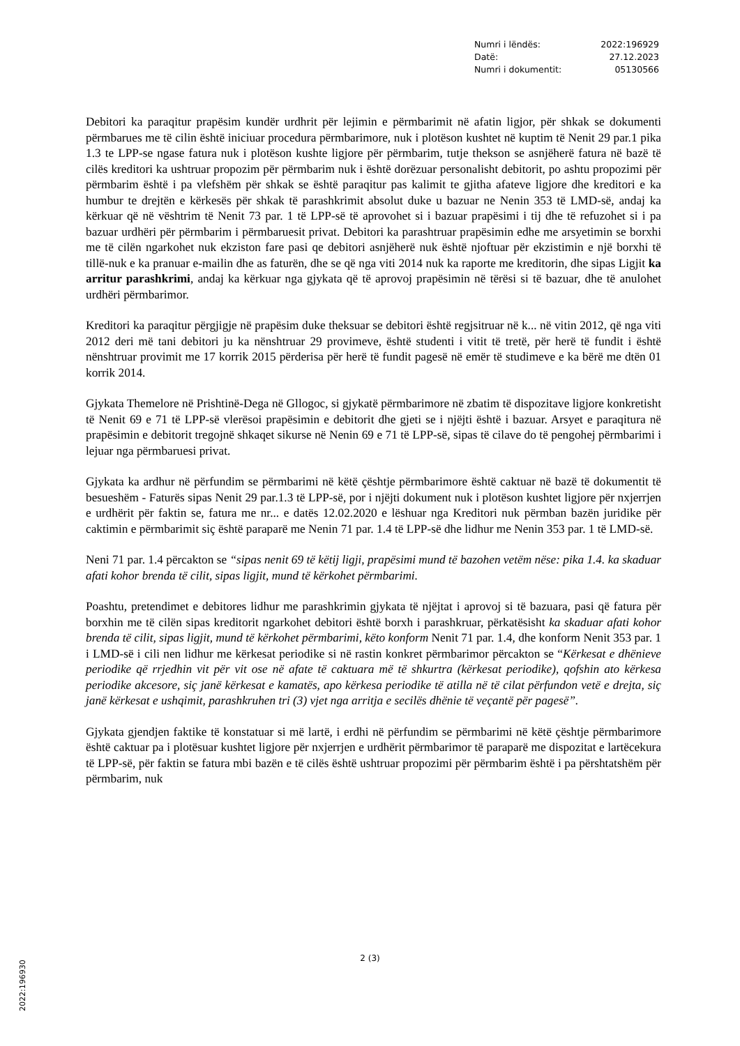Numri i lëndës: 2022:196929
Datë: 27.12.2023
Numri i dokumentit: 05130566
Debitori ka paraqitur prapësim kundër urdhrit për lejimin e përmbarimit në afatin ligjor, për shkak se dokumenti përmbarues me të cilin është iniciuar procedura përmbarimore, nuk i plotëson kushtet në kuptim të Nenit 29 par.1 pika 1.3 te LPP-se ngase fatura nuk i plotëson kushte ligjore për përmbarim, tutje thekson se asnjëherë fatura në bazë të cilës kreditori ka ushtruar propozim për përmbarim nuk i është dorëzuar personalisht debitorit, po ashtu propozimi për përmbarim është i pa vlefshëm për shkak se është paraqitur pas kalimit te gjitha afateve ligjore dhe kreditori e ka humbur te drejtën e kërkesës për shkak të parashkrimit absolut duke u bazuar ne Nenin 353 të LMD-së, andaj ka kërkuar që në vështrim të Nenit 73 par. 1 të LPP-së të aprovohet si i bazuar prapësimi i tij dhe të refuzohet si i pa bazuar urdhëri për përmbarim i përmbaruesit privat. Debitori ka parashtruar prapësimin edhe me arsyetimin se borxhi me të cilën ngarkohet nuk ekziston fare pasi qe debitori asnjëherë nuk është njoftuar për ekzistimin e një borxhi të tillë-nuk e ka pranuar e-mailin dhe as faturën, dhe se që nga viti 2014 nuk ka raporte me kreditorin, dhe sipas Ligjit ka arritur parashkrimi, andaj ka kërkuar nga gjykata që të aprovoj prapësimin në tërësi si të bazuar, dhe të anulohet urdhëri përmbarimor.
Kreditori ka paraqitur përgjigje në prapësim duke theksuar se debitori është regjsitruar në k... në vitin 2012, që nga viti 2012 deri më tani debitori ju ka nënshtruar 29 provimeve, është studenti i vitit të tretë, për herë të fundit i është nënshtruar provimit me 17 korrik 2015 përderisa për herë të fundit pagesë në emër të studimeve e ka bërë me dtën 01 korrik 2014.
Gjykata Themelore në Prishtinë-Dega në Gllogoc, si gjykatë përmbarimore në zbatim të dispozitave ligjore konkretisht të Nenit 69 e 71 të LPP-së vlerësoi prapësimin e debitorit dhe gjeti se i njëjti është i bazuar. Arsyet e paraqitura në prapësimin e debitorit tregojnë shkaqet sikurse në Nenin 69 e 71 të LPP-së, sipas të cilave do të pengohej përmbarimi i lejuar nga përmbaruesi privat.
Gjykata ka ardhur në përfundim se përmbarimi në këtë çështje përmbarimore është caktuar në bazë të dokumentit të besueshëm - Faturës sipas Nenit 29 par.1.3 të LPP-së, por i njëjti dokument nuk i plotëson kushtet ligjore për nxjerrjen e urdhërit për faktin se, fatura me nr... e datës 12.02.2020 e lëshuar nga Kreditori nuk përmban bazën juridike për caktimin e përmbarimit siç është paraparë me Nenin 71 par. 1.4 të LPP-së dhe lidhur me Nenin 353 par. 1 të LMD-së.
Neni 71 par. 1.4 përcakton se “sipas nenit 69 të këtij ligji, prapësimi mund të bazohen vetëm nëse: pika 1.4. ka skaduar afati kohor brenda të cilit, sipas ligjit, mund të kërkohet përmbarimi.
Poashtu, pretendimet e debitores lidhur me parashkrimin gjykata të njëjtat i aprovoj si të bazuara, pasi që fatura për borxhin me të cilën sipas kreditorit ngarkohet debitori është borxh i parashkruar, përkatësisht ka skaduar afati kohor brenda të cilit, sipas ligjit, mund të kërkohet përmbarimi, këto konform Nenit 71 par. 1.4, dhe konform Nenit 353 par. 1 i LMD-së i cili nen lidhur me kërkesat periodike si në rastin konkret përmbarimor përcakton se “Kërkesat e dhënieve periodike që rrjedhin vit për vit ose në afate të caktuara më të shkurtra (kërkesat periodike), qofshin ato kërkesa periodike akcesore, siç janë kërkesat e kamatës, apo kërkesa periodike të atilla në të cilat përfundon vetë e drejta, siç janë kërkesat e ushqimit, parashkruhen tri (3) vjet nga arritja e secilës dhënie të veçantë për pagesë”.
Gjykata gjendjen faktike të konstatuar si më lartë, i erdhi në përfundim se përmbarimi në këtë çështje përmbarimore është caktuar pa i plotësuar kushtet ligjore për nxjerrjen e urdhërit përmbarimor të paraparë me dispozitat e lartëcekura të LPP-së, për faktin se fatura mbi bazën e të cilës është ushtruar propozimi për përmbarim është i pa përshtatshëm për përmbarim, nuk
2 (3)
2022:196930